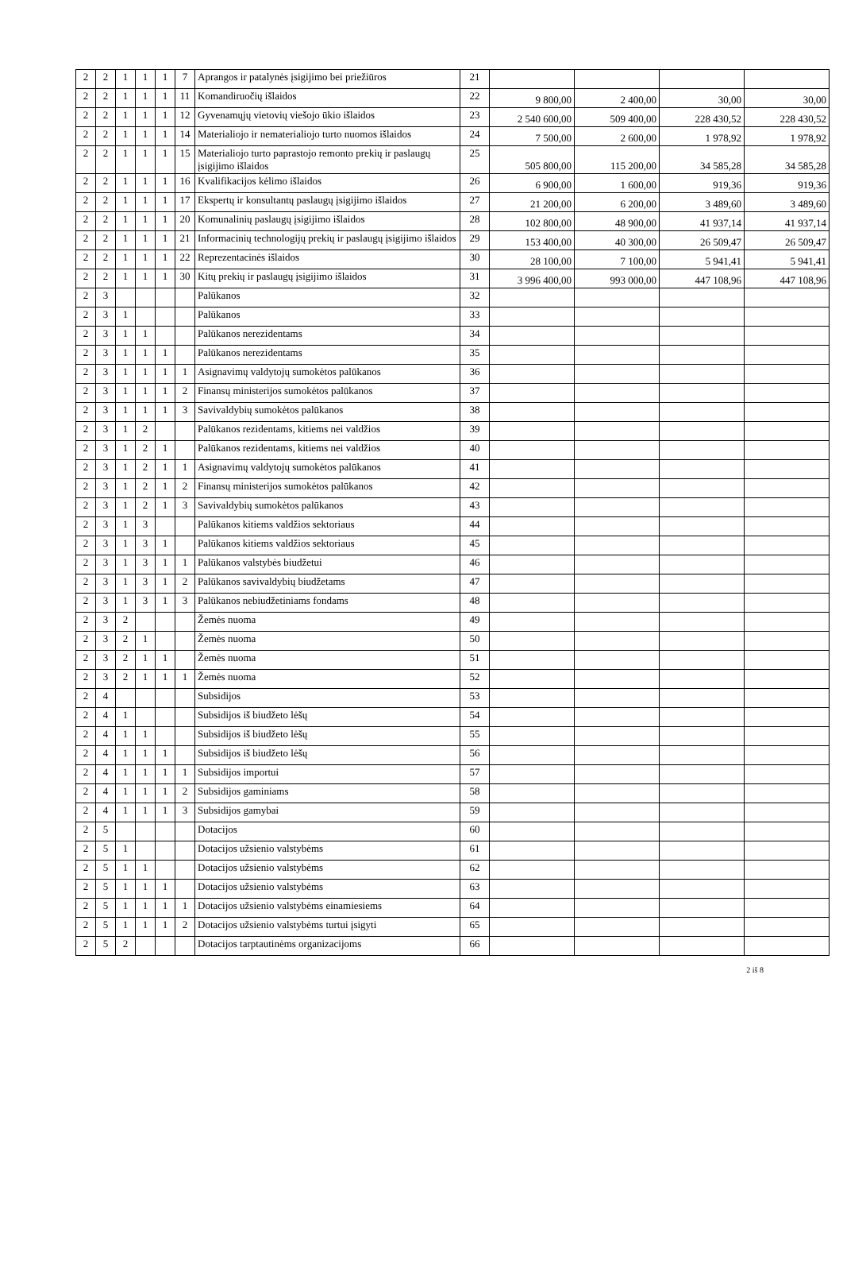| 2 | 2 | 1 | 1 | 1 | 7 | Aprangos ir patalynės įsigijimo bei priežiūros | 21 | | | | |
| 2 | 2 | 1 | 1 | 1 | 11 | Komandiruočių išlaidos | 22 | 9 800,00 | 2 400,00 | 30,00 | 30,00 |
| 2 | 2 | 1 | 1 | 1 | 12 | Gyvenamųjų vietovių viešojo ūkio išlaidos | 23 | 2 540 600,00 | 509 400,00 | 228 430,52 | 228 430,52 |
| 2 | 2 | 1 | 1 | 1 | 14 | Materialiojo ir nematerialiojo turto nuomos išlaidos | 24 | 7 500,00 | 2 600,00 | 1 978,92 | 1 978,92 |
| 2 | 2 | 1 | 1 | 1 | 15 | Materialiojo turto paprastojo remonto prekių ir paslaugų įsigijimo išlaidos | 25 | 505 800,00 | 115 200,00 | 34 585,28 | 34 585,28 |
| 2 | 2 | 1 | 1 | 1 | 16 | Kvalifikacijos kėlimo išlaidos | 26 | 6 900,00 | 1 600,00 | 919,36 | 919,36 |
| 2 | 2 | 1 | 1 | 1 | 17 | Ekspertų ir konsultantų paslaugų įsigijimo išlaidos | 27 | 21 200,00 | 6 200,00 | 3 489,60 | 3 489,60 |
| 2 | 2 | 1 | 1 | 1 | 20 | Komunalinių paslaugų įsigijimo išlaidos | 28 | 102 800,00 | 48 900,00 | 41 937,14 | 41 937,14 |
| 2 | 2 | 1 | 1 | 1 | 21 | Informacinių technologijų prekių ir paslaugų įsigijimo išlaidos | 29 | 153 400,00 | 40 300,00 | 26 509,47 | 26 509,47 |
| 2 | 2 | 1 | 1 | 1 | 22 | Reprezentacinės išlaidos | 30 | 28 100,00 | 7 100,00 | 5 941,41 | 5 941,41 |
| 2 | 2 | 1 | 1 | 1 | 30 | Kitų prekių ir paslaugų įsigijimo išlaidos | 31 | 3 996 400,00 | 993 000,00 | 447 108,96 | 447 108,96 |
| 2 | 3 | | | | | Palūkanos | 32 | | | | |
| 2 | 3 | 1 | | | | Palūkanos | 33 | | | | |
| 2 | 3 | 1 | 1 | | | Palūkanos nerezidentams | 34 | | | | |
| 2 | 3 | 1 | 1 | 1 | | Palūkanos nerezidentams | 35 | | | | |
| 2 | 3 | 1 | 1 | 1 | 1 | Asignavimų valdytojų sumokėtos palūkanos | 36 | | | | |
| 2 | 3 | 1 | 1 | 1 | 2 | Finansų ministerijos sumokėtos palūkanos | 37 | | | | |
| 2 | 3 | 1 | 1 | 1 | 3 | Savivaldybių sumokėtos palūkanos | 38 | | | | |
| 2 | 3 | 1 | 2 | | | Palūkanos rezidentams, kitiems nei valdžios | 39 | | | | |
| 2 | 3 | 1 | 2 | 1 | | Palūkanos rezidentams, kitiems nei valdžios | 40 | | | | |
| 2 | 3 | 1 | 2 | 1 | 1 | Asignavimų valdytojų sumokėtos palūkanos | 41 | | | | |
| 2 | 3 | 1 | 2 | 1 | 2 | Finansų ministerijos sumokėtos palūkanos | 42 | | | | |
| 2 | 3 | 1 | 2 | 1 | 3 | Savivaldybių sumokėtos palūkanos | 43 | | | | |
| 2 | 3 | 1 | 3 | | | Palūkanos kitiems valdžios sektoriaus | 44 | | | | |
| 2 | 3 | 1 | 3 | 1 | | Palūkanos kitiems valdžios sektoriaus | 45 | | | | |
| 2 | 3 | 1 | 3 | 1 | 1 | Palūkanos valstybės biudžetui | 46 | | | | |
| 2 | 3 | 1 | 3 | 1 | 2 | Palūkanos savivaldybių biudžetams | 47 | | | | |
| 2 | 3 | 1 | 3 | 1 | 3 | Palūkanos nebiudžetiniams fondams | 48 | | | | |
| 2 | 3 | 2 | | | | Žemės nuoma | 49 | | | | |
| 2 | 3 | 2 | 1 | | | Žemės nuoma | 50 | | | | |
| 2 | 3 | 2 | 1 | 1 | | Žemės nuoma | 51 | | | | |
| 2 | 3 | 2 | 1 | 1 | 1 | Žemės nuoma | 52 | | | | |
| 2 | 4 | | | | | Subsidijos | 53 | | | | |
| 2 | 4 | 1 | | | | Subsidijos iš biudžeto lėšų | 54 | | | | |
| 2 | 4 | 1 | 1 | | | Subsidijos iš biudžeto lėšų | 55 | | | | |
| 2 | 4 | 1 | 1 | 1 | | Subsidijos iš biudžeto lėšų | 56 | | | | |
| 2 | 4 | 1 | 1 | 1 | 1 | Subsidijos importui | 57 | | | | |
| 2 | 4 | 1 | 1 | 1 | 2 | Subsidijos gaminiams | 58 | | | | |
| 2 | 4 | 1 | 1 | 1 | 3 | Subsidijos gamybai | 59 | | | | |
| 2 | 5 | | | | | Dotacijos | 60 | | | | |
| 2 | 5 | 1 | | | | Dotacijos užsienio valstybėms | 61 | | | | |
| 2 | 5 | 1 | 1 | | | Dotacijos užsienio valstybėms | 62 | | | | |
| 2 | 5 | 1 | 1 | 1 | | Dotacijos užsienio valstybėms | 63 | | | | |
| 2 | 5 | 1 | 1 | 1 | 1 | Dotacijos užsienio valstybėms einamiesiems | 64 | | | | |
| 2 | 5 | 1 | 1 | 1 | 2 | Dotacijos užsienio valstybėms turtui įsigyti | 65 | | | | |
| 2 | 5 | 2 | | | | Dotacijos tarptautinėms organizacijoms | 66 | | | | |
2 iš 8